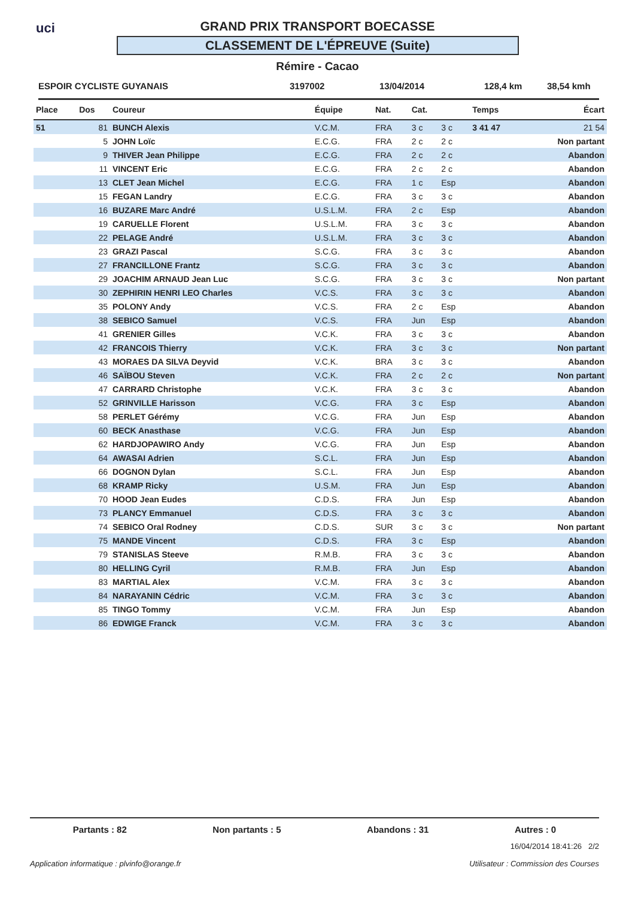uci
GRAND PRIX TRANSPORT BOECASSE
CLASSEMENT DE L'ÉPREUVE (Suite)
Rémire - Cacao
ESPOIR CYCLISTE GUYANAIS 3197002 13/04/2014 128,4 km 38,54 kmh
| Place | Dos | Coureur | Équipe | Nat. | Cat. | | Temps | Écart |
| --- | --- | --- | --- | --- | --- | --- | --- | --- |
| 51 | 81 | BUNCH Alexis | V.C.M. | FRA | 3 c | 3 c | 3 41 47 | 21 54 |
| | 5 | JOHN Loïc | E.C.G. | FRA | 2 c | 2 c | | Non partant |
| | 9 | THIVER Jean Philippe | E.C.G. | FRA | 2 c | 2 c | | Abandon |
| | 11 | VINCENT Eric | E.C.G. | FRA | 2 c | 2 c | | Abandon |
| | 13 | CLET Jean Michel | E.C.G. | FRA | 1 c | Esp | | Abandon |
| | 15 | FEGAN Landry | E.C.G. | FRA | 3 c | 3 c | | Abandon |
| | 16 | BUZARE Marc André | U.S.L.M. | FRA | 2 c | Esp | | Abandon |
| | 19 | CARUELLE Florent | U.S.L.M. | FRA | 3 c | 3 c | | Abandon |
| | 22 | PELAGE André | U.S.L.M. | FRA | 3 c | 3 c | | Abandon |
| | 23 | GRAZI Pascal | S.C.G. | FRA | 3 c | 3 c | | Abandon |
| | 27 | FRANCILLONE Frantz | S.C.G. | FRA | 3 c | 3 c | | Abandon |
| | 29 | JOACHIM ARNAUD Jean Luc | S.C.G. | FRA | 3 c | 3 c | | Non partant |
| | 30 | ZEPHIRIN HENRI LEO Charles | V.C.S. | FRA | 3 c | 3 c | | Abandon |
| | 35 | POLONY Andy | V.C.S. | FRA | 2 c | Esp | | Abandon |
| | 38 | SEBICO Samuel | V.C.S. | FRA | Jun | Esp | | Abandon |
| | 41 | GRENIER Gilles | V.C.K. | FRA | 3 c | 3 c | | Abandon |
| | 42 | FRANCOIS Thierry | V.C.K. | FRA | 3 c | 3 c | | Non partant |
| | 43 | MORAES DA SILVA Deyvid | V.C.K. | BRA | 3 c | 3 c | | Abandon |
| | 46 | SAÏBOU Steven | V.C.K. | FRA | 2 c | 2 c | | Non partant |
| | 47 | CARRARD Christophe | V.C.K. | FRA | 3 c | 3 c | | Abandon |
| | 52 | GRINVILLE Harisson | V.C.G. | FRA | 3 c | Esp | | Abandon |
| | 58 | PERLET Gérémy | V.C.G. | FRA | Jun | Esp | | Abandon |
| | 60 | BECK Anasthase | V.C.G. | FRA | Jun | Esp | | Abandon |
| | 62 | HARDJOPAWIRO Andy | V.C.G. | FRA | Jun | Esp | | Abandon |
| | 64 | AWASAI Adrien | S.C.L. | FRA | Jun | Esp | | Abandon |
| | 66 | DOGNON Dylan | S.C.L. | FRA | Jun | Esp | | Abandon |
| | 68 | KRAMP Ricky | U.S.M. | FRA | Jun | Esp | | Abandon |
| | 70 | HOOD Jean Eudes | C.D.S. | FRA | Jun | Esp | | Abandon |
| | 73 | PLANCY Emmanuel | C.D.S. | FRA | 3 c | 3 c | | Abandon |
| | 74 | SEBICO Oral Rodney | C.D.S. | SUR | 3 c | 3 c | | Non partant |
| | 75 | MANDE Vincent | C.D.S. | FRA | 3 c | Esp | | Abandon |
| | 79 | STANISLAS Steeve | R.M.B. | FRA | 3 c | 3 c | | Abandon |
| | 80 | HELLING Cyril | R.M.B. | FRA | Jun | Esp | | Abandon |
| | 83 | MARTIAL Alex | V.C.M. | FRA | 3 c | 3 c | | Abandon |
| | 84 | NARAYANIN Cédric | V.C.M. | FRA | 3 c | 3 c | | Abandon |
| | 85 | TINGO Tommy | V.C.M. | FRA | Jun | Esp | | Abandon |
| | 86 | EDWIGE Franck | V.C.M. | FRA | 3 c | 3 c | | Abandon |
Partants : 82 Non partants : 5 Abandons : 31 Autres : 0
16/04/2014 18:41:26 2/2
Application informatique : plvinfo@orange.fr Utilisateur : Commission des Courses